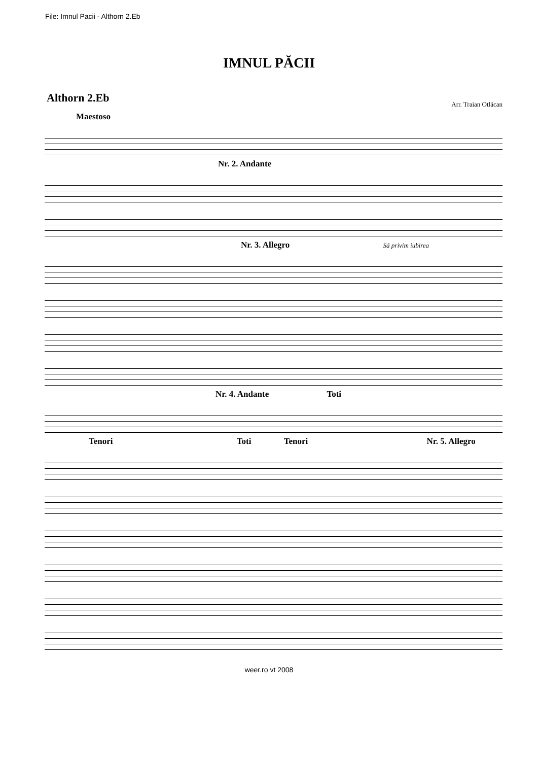File: Imnul Pacii - Althorn 2.Eb
IMNUL PĂCII
Althorn 2.Eb
Arr. Traian Otlácan
Maestoso
Nr. 2. Andante
Nr. 3. Allegro Sá privim iubirea
Nr. 4. Andante Toti
Tenori Toti Tenori Nr. 5. Allegro
weer.ro vt 2008